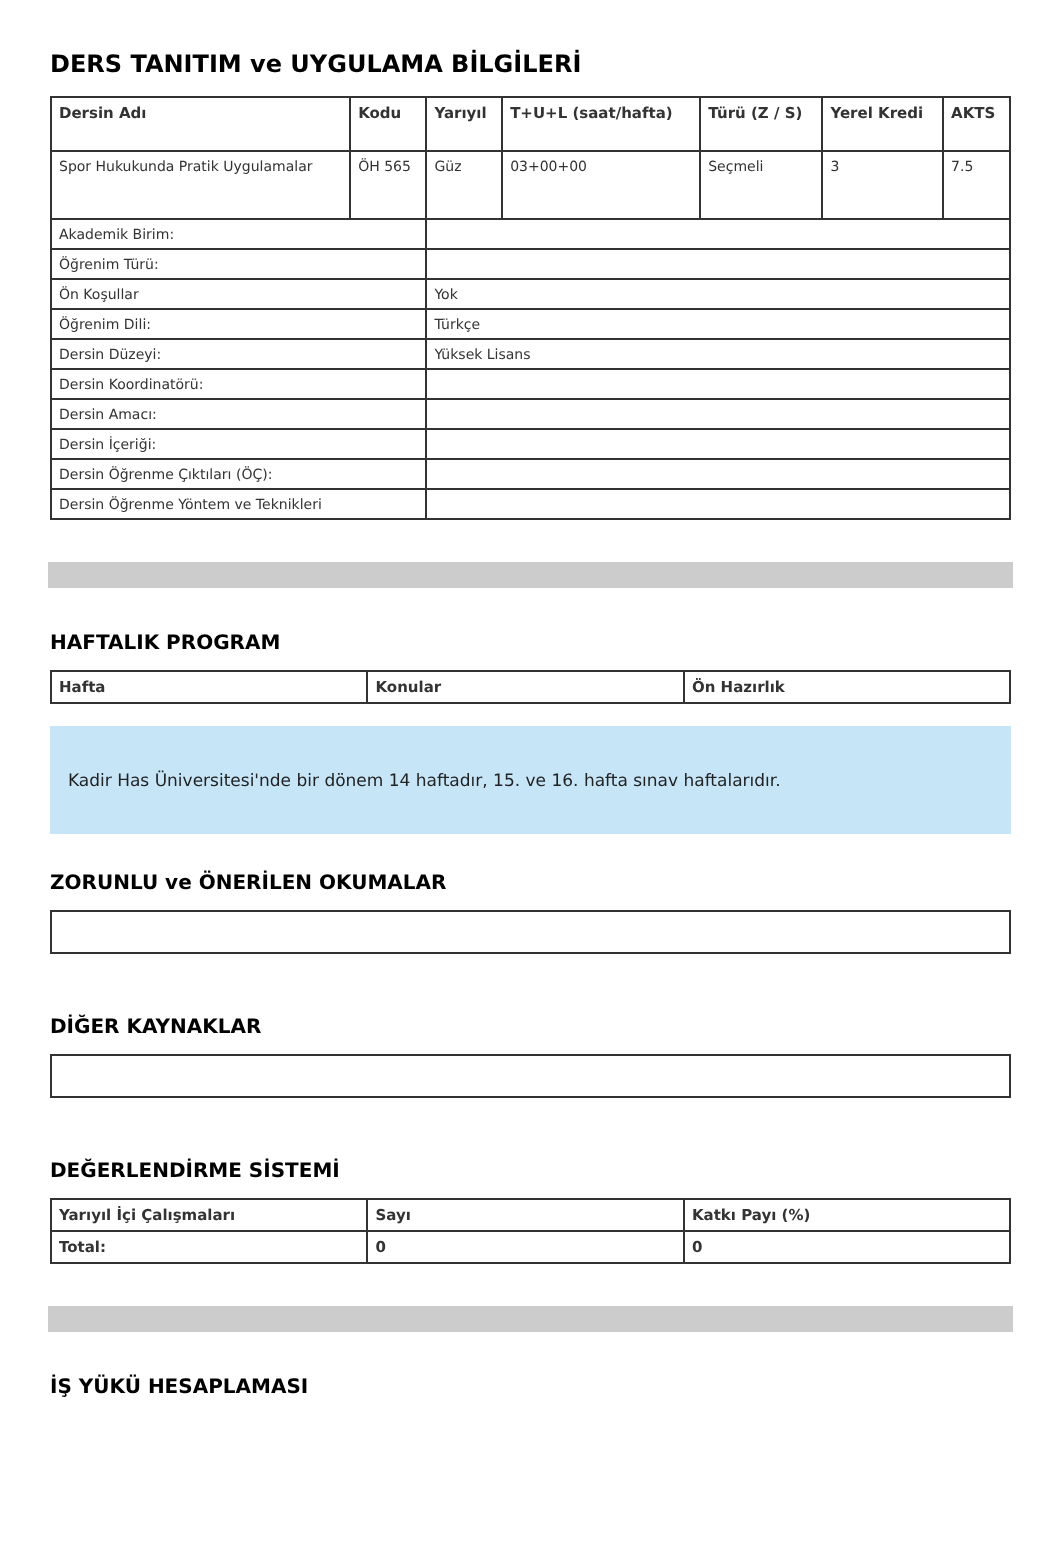DERS TANITIM ve UYGULAMA BİLGİLERİ
| Dersin Adı | Kodu | Yarıyıl | T+U+L (saat/hafta) | Türü (Z / S) | Yerel Kredi | AKTS |
| --- | --- | --- | --- | --- | --- | --- |
| Spor Hukukunda Pratik Uygulamalar | ÖH 565 | Güz | 03+00+00 | Seçmeli | 3 | 7.5 |
| Akademik Birim: | | | | | | |
| Öğrenim Türü: | | | | | | |
| Ön Koşullar | | Yok | | | | |
| Öğrenim Dili: | | Türkçe | | | | |
| Dersin Düzeyi: | | Yüksek Lisans | | | | |
| Dersin Koordinatörü: | | | | | | |
| Dersin Amacı: | | | | | | |
| Dersin İçeriği: | | | | | | |
| Dersin Öğrenme Çıktıları (ÖÇ): | | | | | | |
| Dersin Öğrenme Yöntem ve Teknikleri | | | | | | |
HAFTALIK PROGRAM
| Hafta | Konular | Ön Hazırlık |
| --- | --- | --- |
Kadir Has Üniversitesi'nde bir dönem 14 haftadır, 15. ve 16. hafta sınav haftalarıdır.
ZORUNLU ve ÖNERİLEN OKUMALAR
DİĞER KAYNAKLAR
DEĞERLENDİRME SİSTEMİ
| Yarıyıl İçi Çalışmaları | Sayı | Katkı Payı (%) |
| --- | --- | --- |
| Total: | 0 | 0 |
İŞ YÜKÜ HESAPLAMASI